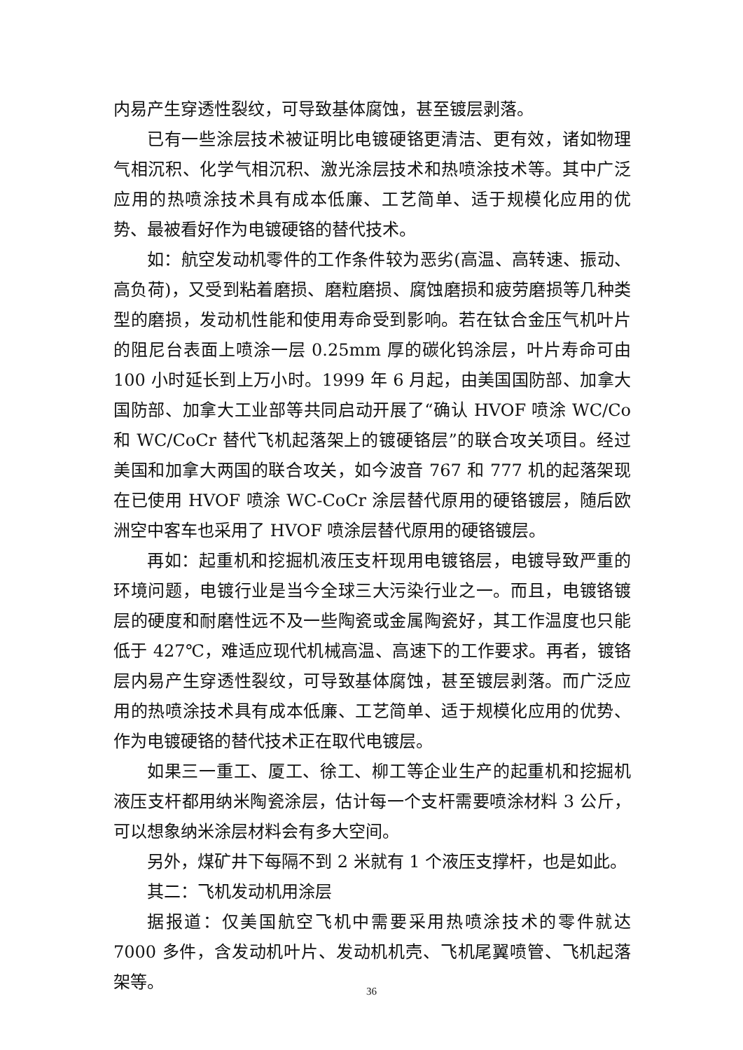内易产生穿透性裂纹，可导致基体腐蚀，甚至镀层剥落。
已有一些涂层技术被证明比电镀硬铬更清洁、更有效，诸如物理气相沉积、化学气相沉积、激光涂层技术和热喷涂技术等。其中广泛应用的热喷涂技术具有成本低廉、工艺简单、适于规模化应用的优势、最被看好作为电镀硬铬的替代技术。
如：航空发动机零件的工作条件较为恶劣(高温、高转速、振动、高负荷)，又受到粘着磨损、磨粒磨损、腐蚀磨损和疲劳磨损等几种类型的磨损，发动机性能和使用寿命受到影响。若在钛合金压气机叶片的阻尼台表面上喷涂一层 0.25mm 厚的碳化钨涂层，叶片寿命可由 100 小时延长到上万小时。1999 年 6 月起，由美国国防部、加拿大国防部、加拿大工业部等共同启动开展了“确认 HVOF 喷涂 WC/Co 和 WC/CoCr 替代飞机起落架上的镀硬铬层”的联合攻关项目。经过美国和加拿大两国的联合攻关，如今波音 767 和 777 机的起落架现在已使用 HVOF 喷涂 WC-CoCr 涂层替代原用的硬铬镀层，随后欧洲空中客车也采用了 HVOF 喷涂层替代原用的硬铬镀层。
再如：起重机和挖掘机液压支杆现用电镀铬层，电镀导致严重的环境问题，电镀行业是当今全球三大污染行业之一。而且，电镀铬镀层的硬度和耐磨性远不及一些陶瓷或金属陶瓷好，其工作温度也只能低于 427℃，难适应现代机械高温、高速下的工作要求。再者，镀铬层内易产生穿透性裂纹，可导致基体腐蚀，甚至镀层剥落。而广泛应用的热喷涂技术具有成本低廉、工艺简单、适于规模化应用的优势、作为电镀硬铬的替代技术正在取代电镀层。
如果三一重工、厦工、徐工、柳工等企业生产的起重机和挖掘机液压支杆都用纳米陶瓷涂层，估计每一个支杆需要喷涂材料 3 公斤，可以想象纳米涂层材料会有多大空间。
另外，煤矿井下每隔不到 2 米就有 1 个液压支撑杆，也是如此。
其二：飞机发动机用涂层
据报道：仅美国航空飞机中需要采用热喷涂技术的零件就达 7000 多件，含发动机叶片、发动机机壳、飞机尾翼喷管、飞机起落架等。
36